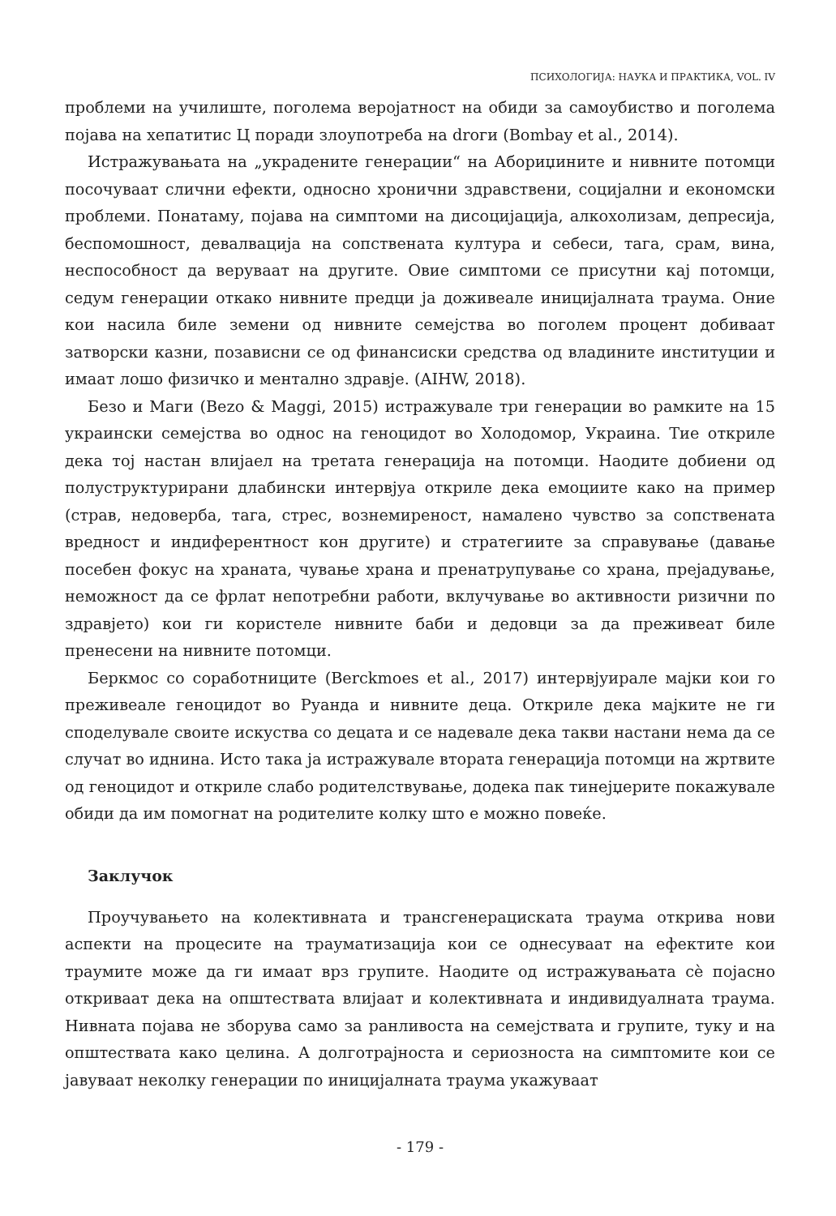ПСИХОЛОГИЈА: НАУКА И ПРАКТИКА, VOL. IV
проблеми на училиште, поголема веројатност на обиди за самоубиство и поголема појава на хепатитис Ц поради злоупотреба на droги (Bombay et al., 2014).
Истражувањата на „украдените генерации“ на Абориџините и нивните потомци посочуваат слични ефекти, односно хронични здравствени, социјални и економски проблеми. Понатаму, појава на симптоми на дисоцијација, алкохолизам, депресија, беспомошност, девалвација на сопствената култура и себеси, тага, срам, вина, неспособност да веруваат на другите. Овие симптоми се присутни кај потомци, седум генерации откако нивните предци ја доживеале иницијалната траума. Оние кои насила биле земени од нивните семејства во поголем процент добиваат затворски казни, позависни се од финансиски средства од владините институции и имаат лошо физичко и ментално здравје. (AIHW, 2018).
Безо и Маги (Bezo & Maggi, 2015) истражувале три генерации во рамките на 15 украински семејства во однос на геноцидот во Холодомор, Украина. Тие откриле дека тој настан влијаел на третата генерација на потомци. Наодите добиени од полуструктурирани длабински интервјуа откриле дека емоциите како на пример (страв, недоверба, тага, стрес, вознемиреност, намалено чувство за сопствената вредност и индиферентност кон другите) и стратегиите за справување (давање посебен фокус на храната, чување храна и пренатрупување со храна, прејадување, неможност да се фрлат непотребни работи, вклучување во активности ризични по здравјето) кои ги користеле нивните баби и дедовци за да преживеат биле пренесени на нивните потомци.
Беркмос со соработниците (Berckmoes et al., 2017) интервјуирале мајки кои го преживеале геноцидот во Руанда и нивните деца. Откриле дека мајките не ги споделувале своите искуства со децата и се надевале дека такви настани нема да се случат во иднина. Исто така ја истражувале втората генерација потомци на жртвите од геноцидот и откриле слабо родителствување, додека пак тинејџерите покажувале обиди да им помогнат на родителите колку што е можно повеќе.
Заклучок
Проучувањето на колективната и трансгенерациската траума открива нови аспекти на процесите на трауматизација кои се однесуваат на ефектите кои траумите може да ги имаат врз групите. Наодите од истражувањата сè појасно откриваат дека на општествата влијаат и колективната и индивидуалната траума. Нивната појава не зборува само за ранливоста на семејствата и групите, туку и на општествата како целина. А долготрајноста и сериозноста на симптомите кои се јавуваат неколку генерации по иницијалната траума укажуваат
- 179 -